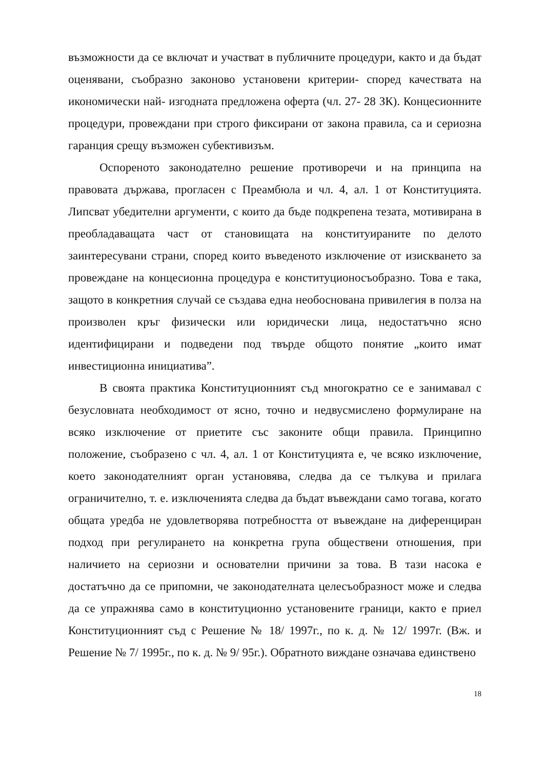възможности да се включат и участват в публичните процедури, както и да бъдат оценявани, съобразно законово установени критерии- според качествата на икономически най- изгодната предложена оферта (чл. 27- 28 ЗК). Концесионните процедури, провеждани при строго фиксирани от закона правила, са и сериозна гаранция срещу възможен субективизъм.
Оспореното законодателно решение противоречи и на принципа на правовата държава, прогласен с Преамбюла и чл. 4, ал. 1 от Конституцията. Липсват убедителни аргументи, с които да бъде подкрепена тезата, мотивирана в преобладаващата част от становищата на конституираните по делото заинтересувани страни, според които въведеното изключение от изискването за провеждане на концесионна процедура е конституционосъобразно. Това е така, защото в конкретния случай се създава една необоснована привилегия в полза на произволен кръг физически или юридически лица, недостатъчно ясно идентифицирани и подведени под твърде общото понятие „които имат инвестиционна инициатива”.
В своята практика Конституционният съд многократно се е занимавал с безусловната необходимост от ясно, точно и недвусмислено формулиране на всяко изключение от приетите със законите общи правила. Принципно положение, съобразено с чл. 4, ал. 1 от Конституцията е, че всяко изключение, което законодателният орган установява, следва да се тълкува и прилага ограничително, т. е. изключенията следва да бъдат въвеждани само тогава, когато общата уредба не удовлетворява потребността от въвеждане на диференциран подход при регулирането на конкретна група обществени отношения, при наличието на сериозни и основателни причини за това. В тази насока е достатъчно да се припомни, че законодателната целесъобразност може и следва да се упражнява само в конституционно установените граници, както е приел Конституционният съд с Решение № 18/ 1997г., по к. д. № 12/ 1997г. (Вж. и Решение № 7/ 1995г., по к. д. № 9/ 95г.). Обратното виждане означава единствено
18